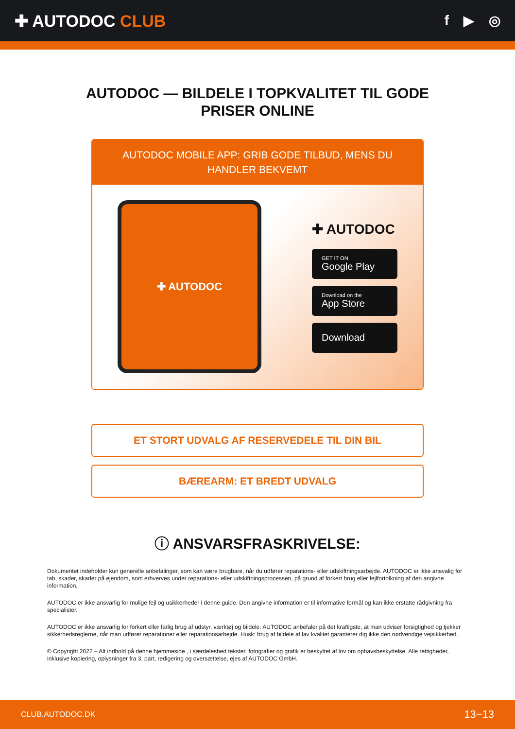✚ AUTODOC CLUB
f ▶ ◎
AUTODOC — BILDELE I TOPKVALITET TIL GODE
PRISER ONLINE
AUTODOC MOBILE APP: GRIB GODE TILBUD, MENS DU HANDLER BEKVEMT
✚ AUTODOC
✚ AUTODOC
GET IT ON
Google Play
Download on the
App Store
Download
ET STORT UDVALG AF RESERVEDELE TIL DIN BIL
BÆREARM: ET BREDT UDVALG
ⓘ ANSVARSFRASKRIVELSE:
Dokumentet indeholder kun generelle anbefalinger, som kan være brugbare, når du udfører reparations- eller udskiftningsarbejde. AUTODOC er ikke ansvalig for tab, skader, skader på ejendom, som erhverves under reparations- eller udskiftningsprocessen, på grund af forkert brug eller fejlfortolkning af den angivne information.
AUTODOC er ikke ansvarlig for mulige fejl og usikkerheder i denne guide. Den angivne information er til informative formål og kan ikke erstatte rådgivning fra specialister.
AUTODOC er ikke ansvarlig for forkert eller farlig brug af udstyr, værktøj og bildele. AUTODOC anbefaler på det kraftigste, at man udviser forsigtighed og tjekker sikkerhedsreglerne, når man udfører reparationer eller reparationsarbejde. Husk: brug af bildele af lav kvalitet garanterer dig ikke den nødvendige vejsikkerhed.
© Copyright 2022 – Alt indhold på denne hjemmeside , i særdeleshed tekster, fotografier og grafik er beskyttet af lov om ophavsbeskyttelse. Alle rettigheder, inklusive kopiering, oplysninger fra 3. part, redigering og oversættelse, ejes af AUTODOC GmbH.
CLUB.AUTODOC.DK 13−13